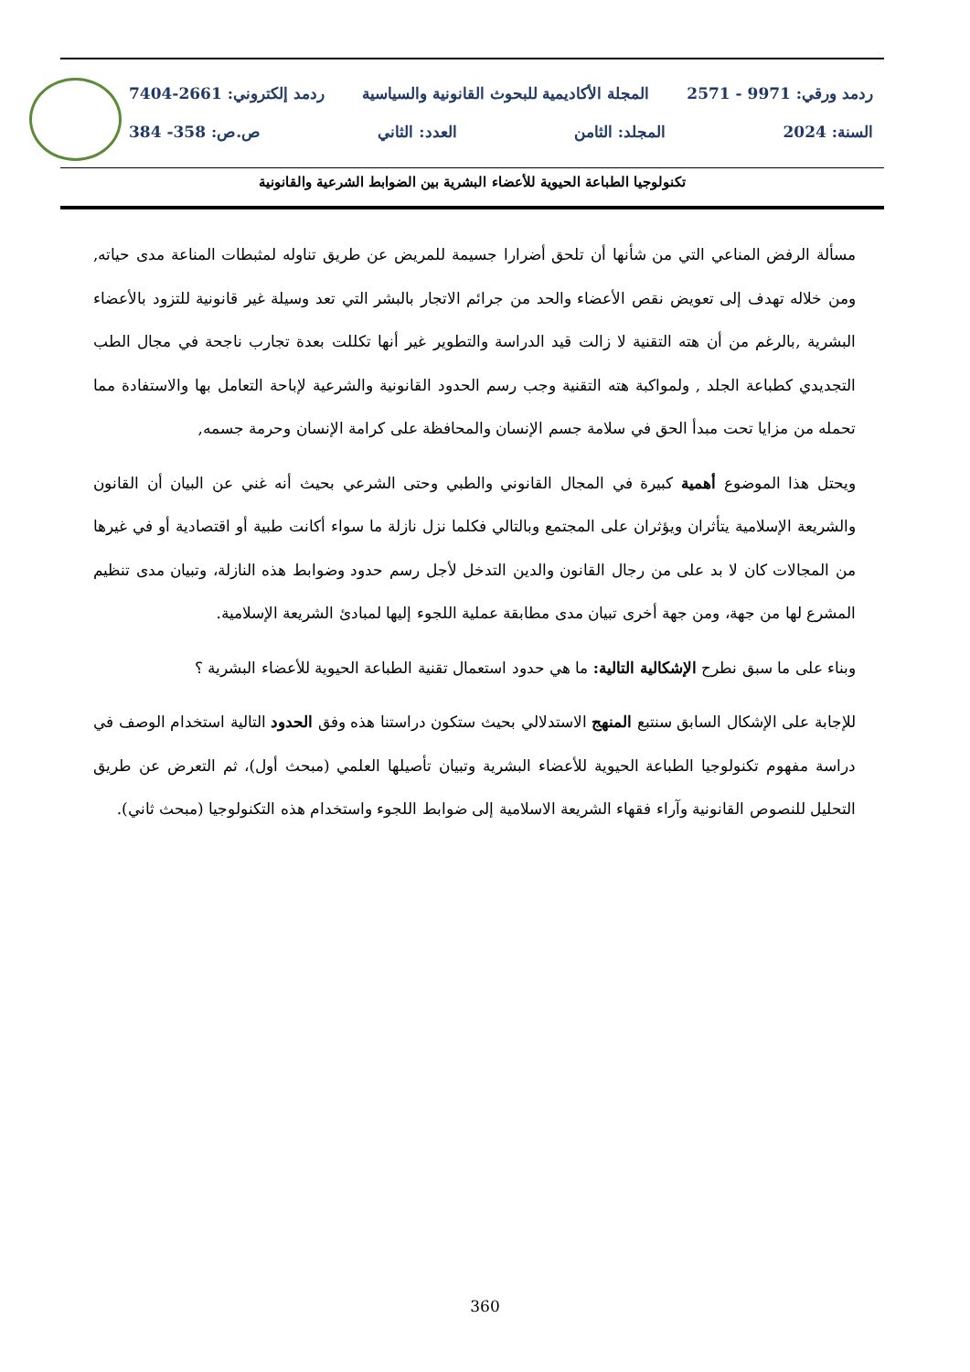ردمد ورقي: 9971 - 2571 المجلة الأكاديمية للبحوث القانونية والسياسية ردمد إلكتروني: 2661-7404
السنة: 2024 المجلد: الثامن العدد: الثاني ص.ص: 358- 384
تكنولوجيا الطباعة الحيوية للأعضاء البشرية بين الضوابط الشرعية والقانونية
مسألة الرفض المناعي التي من شأنها أن تلحق أضرارا جسيمة للمريض عن طريق تناوله لمثبطات المناعة مدى حياته, ومن خلاله تهدف إلى تعويض نقص الأعضاء والحد من جرائم الاتجار بالبشر التي تعد وسيلة غير قانونية للتزود بالأعضاء البشرية ,بالرغم من أن هته التقنية لا زالت قيد الدراسة والتطوير غير أنها تكللت بعدة تجارب ناجحة في مجال الطب التجديدي كطباعة الجلد , ولمواكبة هته التقنية وجب رسم الحدود القانونية والشرعية لإباحة التعامل بها والاستفادة مما تحمله من مزايا تحت مبدأ الحق في سلامة جسم الإنسان والمحافظة على كرامة الإنسان وحرمة جسمه,
ويحتل هذا الموضوع أهمية كبيرة في المجال القانوني والطبي وحتى الشرعي بحيث أنه غني عن البيان أن القانون والشريعة الإسلامية يتأثران ويؤثران على المجتمع وبالتالي فكلما نزل نازلة ما سواء أكانت طبية أو اقتصادية أو في غيرها من المجالات كان لا بد على من رجال القانون والدين التدخل لأجل رسم حدود وضوابط هذه النازلة، وتبيان مدى تنظيم المشرع لها من جهة، ومن جهة أخرى تبيان مدى مطابقة عملية اللجوء إليها لمبادئ الشريعة الإسلامية.
وبناء على ما سبق نطرح الإشكالية التالية: ما هي حدود استعمال تقنية الطباعة الحيوية للأعضاء البشرية ؟
للإجابة على الإشكال السابق سنتبع المنهج الاستدلالي بحيث ستكون دراستنا هذه وفق الحدود التالية استخدام الوصف في دراسة مفهوم تكنولوجيا الطباعة الحيوية للأعضاء البشرية وتبيان تأصيلها العلمي (مبحث أول)، ثم التعرض عن طريق التحليل للنصوص القانونية وآراء فقهاء الشريعة الاسلامية إلى ضوابط اللجوء واستخدام هذه التكنولوجيا (مبحث ثاني).
360